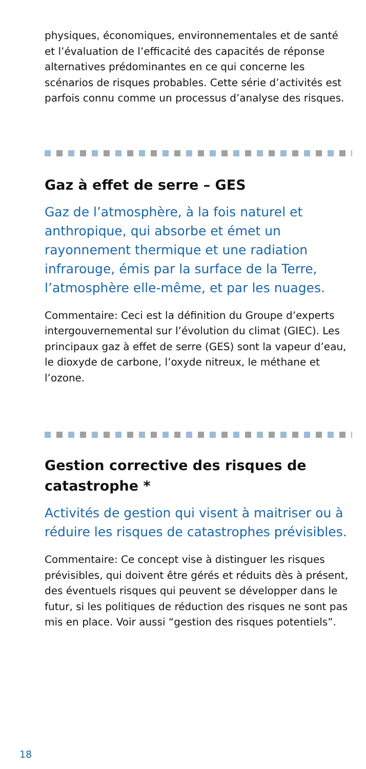physiques, économiques, environnementales et de santé et l’évaluation de l’efficacité des capacités de réponse alternatives prédominantes en ce qui concerne les scénarios de risques probables. Cette série d’activités est parfois connu comme un processus d’analyse des risques.
Gaz à effet de serre – GES
Gaz de l’atmosphère, à la fois naturel et anthropique, qui absorbe et émet un rayonnement thermique et une radiation infrarouge, émis par la surface de la Terre, l’atmosphère elle-même, et par les nuages.
Commentaire: Ceci est la définition du Groupe d’experts intergouvernemental sur l’évolution du climat (GIEC). Les principaux gaz à effet de serre (GES) sont la vapeur d’eau, le dioxyde de carbone, l’oxyde nitreux, le méthane et l’ozone.
Gestion corrective des risques de catastrophe *
Activités de gestion qui visent à maitriser ou à réduire les risques de catastrophes prévisibles.
Commentaire: Ce concept vise à distinguer les risques prévisibles, qui doivent être gérés et réduits dès à présent, des éventuels risques qui peuvent se développer dans le futur, si les politiques de réduction des risques ne sont pas mis en place. Voir aussi “gestion des risques potentiels”.
18